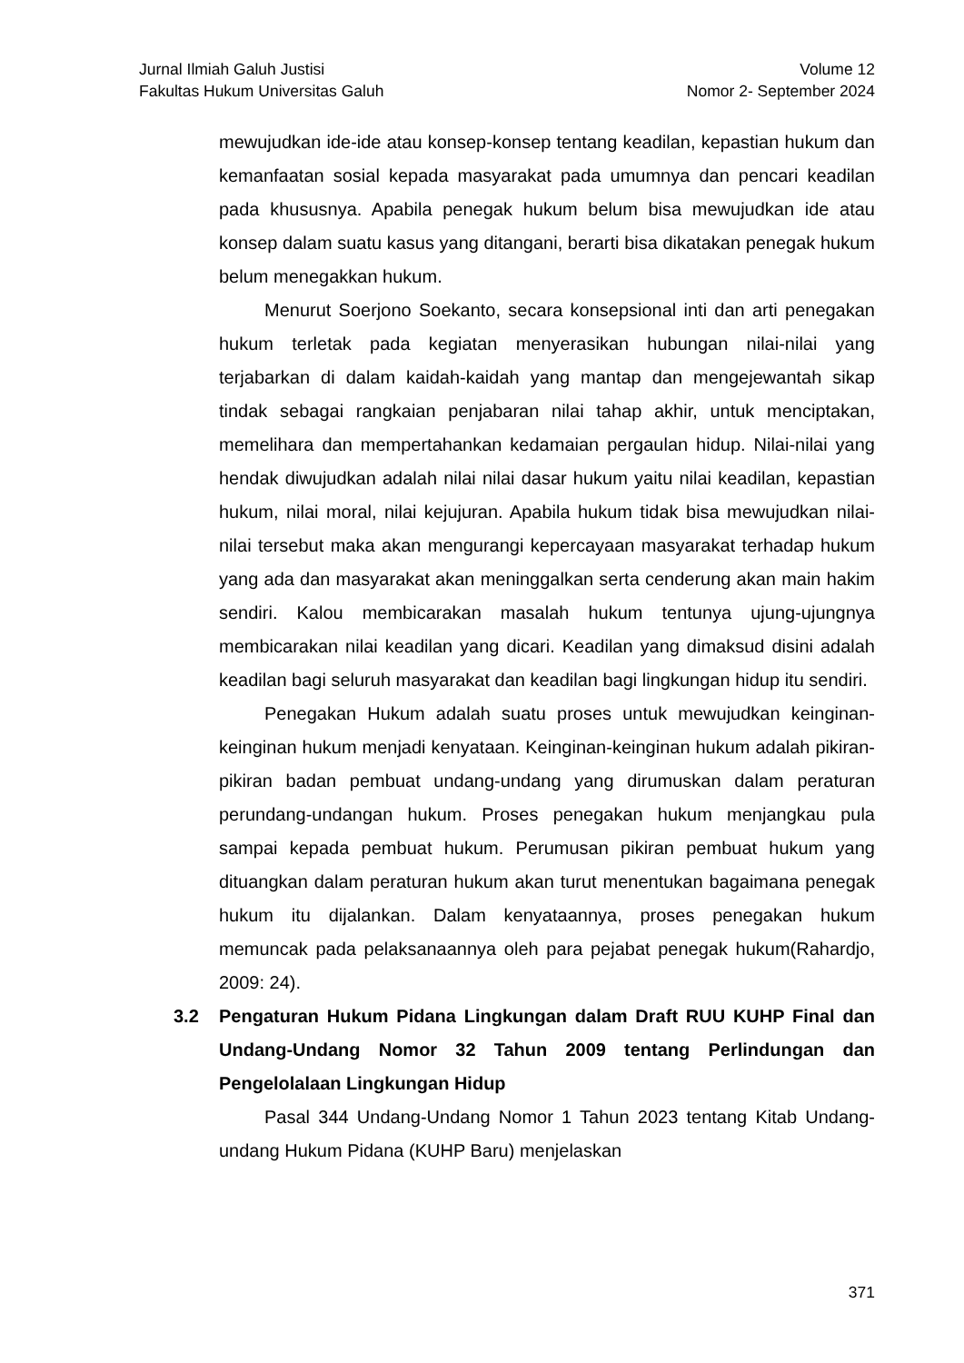Jurnal Ilmiah Galuh Justisi
Fakultas Hukum Universitas Galuh
Volume 12
Nomor 2- September 2024
mewujudkan ide-ide atau konsep-konsep tentang keadilan, kepastian hukum dan kemanfaatan sosial kepada masyarakat pada umumnya dan pencari keadilan pada khususnya. Apabila penegak hukum belum bisa mewujudkan ide atau konsep dalam suatu kasus yang ditangani, berarti bisa dikatakan penegak hukum belum menegakkan hukum.
Menurut Soerjono Soekanto, secara konsepsional inti dan arti penegakan hukum terletak pada kegiatan menyerasikan hubungan nilai-nilai yang terjabarkan di dalam kaidah-kaidah yang mantap dan mengejewantah sikap tindak sebagai rangkaian penjabaran nilai tahap akhir, untuk menciptakan, memelihara dan mempertahankan kedamaian pergaulan hidup. Nilai-nilai yang hendak diwujudkan adalah nilai nilai dasar hukum yaitu nilai keadilan, kepastian hukum, nilai moral, nilai kejujuran. Apabila hukum tidak bisa mewujudkan nilai-nilai tersebut maka akan mengurangi kepercayaan masyarakat terhadap hukum yang ada dan masyarakat akan meninggalkan serta cenderung akan main hakim sendiri. Kalou membicarakan masalah hukum tentunya ujung-ujungnya membicarakan nilai keadilan yang dicari. Keadilan yang dimaksud disini adalah keadilan bagi seluruh masyarakat dan keadilan bagi lingkungan hidup itu sendiri.
Penegakan Hukum adalah suatu proses untuk mewujudkan keinginan-keinginan hukum menjadi kenyataan. Keinginan-keinginan hukum adalah pikiran-pikiran badan pembuat undang-undang yang dirumuskan dalam peraturan perundang-undangan hukum. Proses penegakan hukum menjangkau pula sampai kepada pembuat hukum. Perumusan pikiran pembuat hukum yang dituangkan dalam peraturan hukum akan turut menentukan bagaimana penegak hukum itu dijalankan. Dalam kenyataannya, proses penegakan hukum memuncak pada pelaksanaannya oleh para pejabat penegak hukum(Rahardjo, 2009: 24).
3.2 Pengaturan Hukum Pidana Lingkungan dalam Draft RUU KUHP Final dan Undang-Undang Nomor 32 Tahun 2009 tentang Perlindungan dan Pengelolalaan Lingkungan Hidup
Pasal 344 Undang-Undang Nomor 1 Tahun 2023 tentang Kitab Undang-undang Hukum Pidana (KUHP Baru) menjelaskan
371